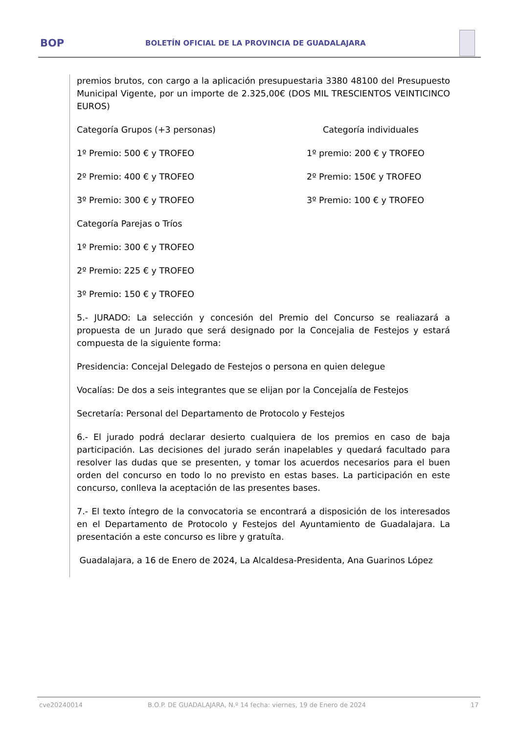BOP
BOLETÍN OFICIAL DE LA PROVINCIA DE GUADALAJARA
premios brutos, con cargo a la aplicación presupuestaria 3380 48100 del Presupuesto Municipal Vigente, por un importe de 2.325,00€ (DOS MIL TRESCIENTOS VEINTICINCO EUROS)
Categoría Grupos (+3 personas) Categoría individuales
1º Premio: 500 € y TROFEO 1º premio: 200 € y TROFEO
2º Premio: 400 € y TROFEO 2º Premio: 150€ y TROFEO
3º Premio: 300 € y TROFEO 3º Premio: 100 € y TROFEO
Categoría Parejas o Tríos
1º Premio: 300 € y TROFEO
2º Premio: 225 € y TROFEO
3º Premio: 150 € y TROFEO
5.- JURADO: La selección y concesión del Premio del Concurso se realiazará a propuesta de un Jurado que será designado por la Concejalia de Festejos y estará compuesta de la siguiente forma:
Presidencia: Concejal Delegado de Festejos o persona en quien delegue
Vocalías: De dos a seis integrantes que se elijan por la Concejalía de Festejos
Secretaría: Personal del Departamento de Protocolo y Festejos
6.- El jurado podrá declarar desierto cualquiera de los premios en caso de baja participación. Las decisiones del jurado serán inapelables y quedará facultado para resolver las dudas que se presenten, y tomar los acuerdos necesarios para el buen orden del concurso en todo lo no previsto en estas bases. La participación en este concurso, conlleva la aceptación de las presentes bases.
7.- El texto íntegro de la convocatoria se encontrará a disposición de los interesados en el Departamento de Protocolo y Festejos del Ayuntamiento de Guadalajara. La presentación a este concurso es libre y gratuíta.
Guadalajara, a 16 de Enero de 2024, La Alcaldesa-Presidenta, Ana Guarinos López
cve20240014 B.O.P. DE GUADALAJARA, N.º 14 fecha: viernes, 19 de Enero de 2024 17